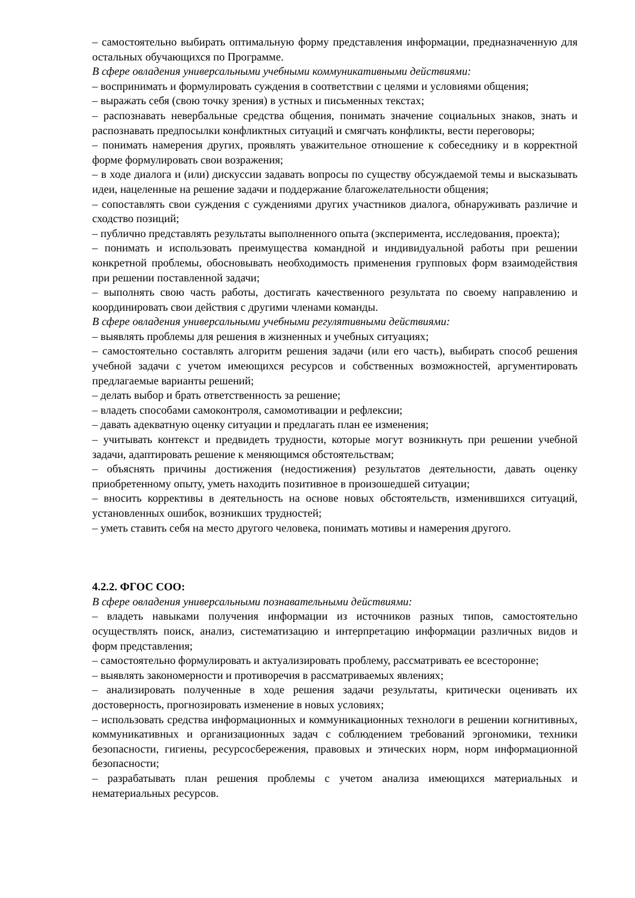– самостоятельно выбирать оптимальную форму представления информации, предназначенную для остальных обучающихся по Программе.
В сфере овладения универсальными учебными коммуникативными действиями:
– воспринимать и формулировать суждения в соответствии с целями и условиями общения;
– выражать себя (свою точку зрения) в устных и письменных текстах;
– распознавать невербальные средства общения, понимать значение социальных знаков, знать и распознавать предпосылки конфликтных ситуаций и смягчать конфликты, вести переговоры;
– понимать намерения других, проявлять уважительное отношение к собеседнику и в корректной форме формулировать свои возражения;
– в ходе диалога и (или) дискуссии задавать вопросы по существу обсуждаемой темы и высказывать идеи, нацеленные на решение задачи и поддержание благожелательности общения;
– сопоставлять свои суждения с суждениями других участников диалога, обнаруживать различие и сходство позиций;
– публично представлять результаты выполненного опыта (эксперимента, исследования, проекта);
– понимать и использовать преимущества командной и индивидуальной работы при решении конкретной проблемы, обосновывать необходимость применения групповых форм взаимодействия при решении поставленной задачи;
– выполнять свою часть работы, достигать качественного результата по своему направлению и координировать свои действия с другими членами команды.
В сфере овладения универсальными учебными регулятивными действиями:
– выявлять проблемы для решения в жизненных и учебных ситуациях;
– самостоятельно составлять алгоритм решения задачи (или его часть), выбирать способ решения учебной задачи с учетом имеющихся ресурсов и собственных возможностей, аргументировать предлагаемые варианты решений;
– делать выбор и брать ответственность за решение;
– владеть способами самоконтроля, самомотивации и рефлексии;
– давать адекватную оценку ситуации и предлагать план ее изменения;
– учитывать контекст и предвидеть трудности, которые могут возникнуть при решении учебной задачи, адаптировать решение к меняющимся обстоятельствам;
– объяснять причины достижения (недостижения) результатов деятельности, давать оценку приобретенному опыту, уметь находить позитивное в произошедшей ситуации;
– вносить коррективы в деятельность на основе новых обстоятельств, изменившихся ситуаций, установленных ошибок, возникших трудностей;
– уметь ставить себя на место другого человека, понимать мотивы и намерения другого.
4.2.2. ФГОС СОО:
В сфере овладения универсальными познавательными действиями:
– владеть навыками получения информации из источников разных типов, самостоятельно осуществлять поиск, анализ, систематизацию и интерпретацию информации различных видов и форм представления;
– самостоятельно формулировать и актуализировать проблему, рассматривать ее всесторонне;
– выявлять закономерности и противоречия в рассматриваемых явлениях;
– анализировать полученные в ходе решения задачи результаты, критически оценивать их достоверность, прогнозировать изменение в новых условиях;
– использовать средства информационных и коммуникационных технологи в решении когнитивных, коммуникативных и организационных задач с соблюдением требований эргономики, техники безопасности, гигиены, ресурсосбережения, правовых и этических норм, норм информационной безопасности;
– разрабатывать план решения проблемы с учетом анализа имеющихся материальных и нематериальных ресурсов.